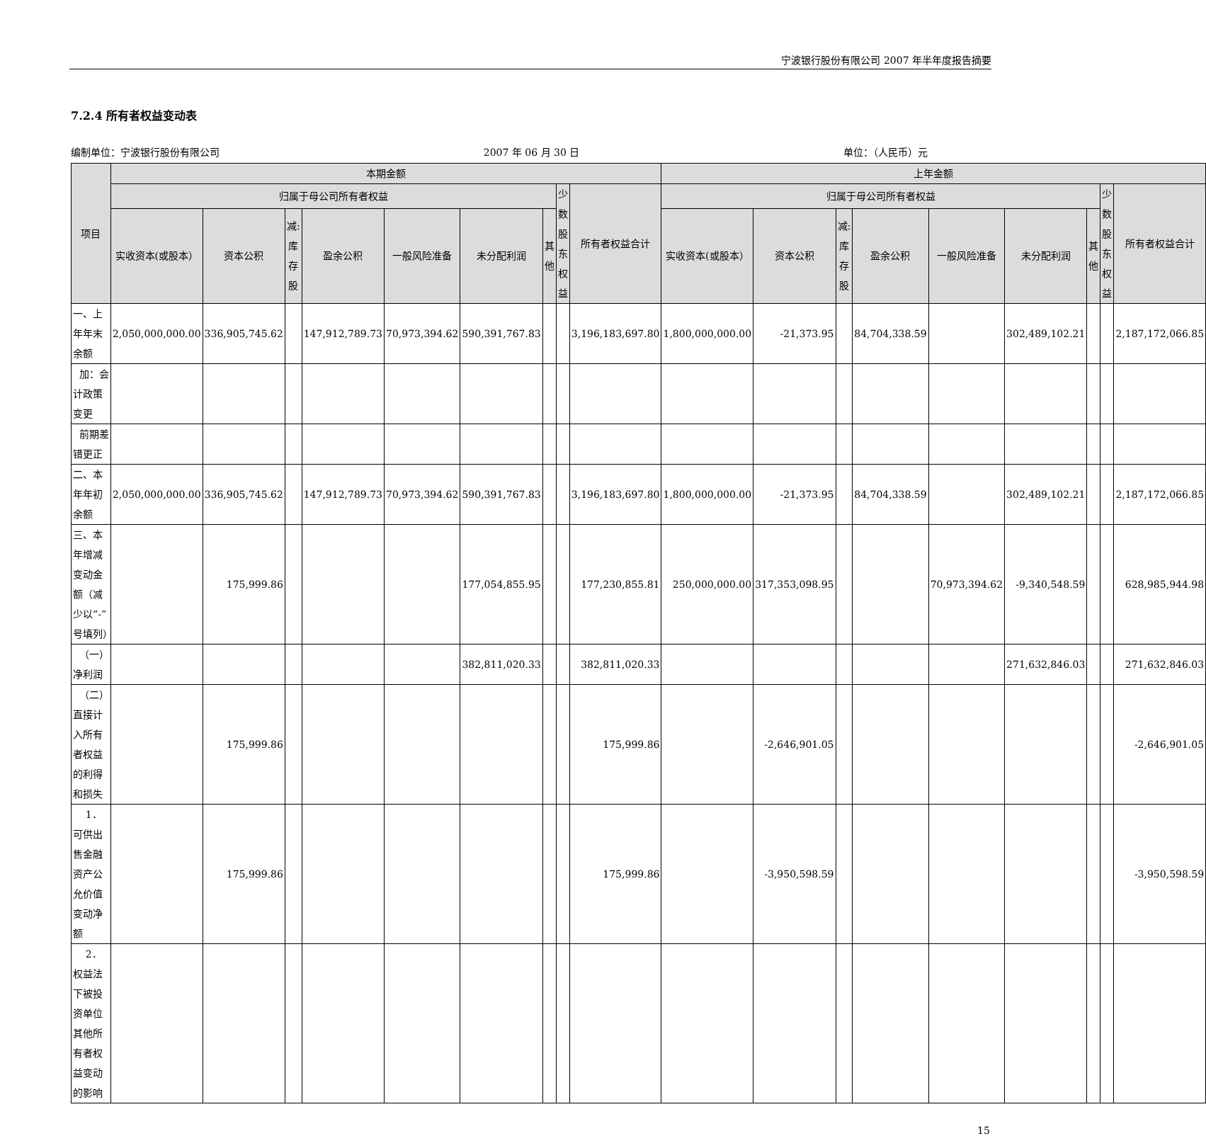宁波银行股份有限公司 2007 年半年度报告摘要
7.2.4 所有者权益变动表
编制单位：宁波银行股份有限公司 2007 年 06 月 30 日 单位：（人民币）元
| 项目 | 本期金额 | | | | | | | | | 上年金额 | | | | | | | | |
| --- | --- | --- | --- | --- | --- | --- | --- | --- | --- | --- | --- | --- | --- | --- | --- | --- | --- | --- |
| | 归属于母公司所有者权益 | | | | | | | 少数股东权益 | 所有者权益合计 | 归属于母公司所有者权益 | | | | | | | 少数股东权益 | 所有者权益合计 |
| | 实收资本(或股本） | 资本公积 | 减:库存股 | 盈余公积 | 一般风险准备 | 未分配利润 | 其他 | | | 实收资本(或股本） | 资本公积 | 减:库存股 | 盈余公积 | 一般风险准备 | 未分配利润 | 其他 | | |
| 一、上年年末余额 | 2,050,000,000.00 | 336,905,745.62 | | 147,912,789.73 | 70,973,394.62 | 590,391,767.83 | | | 3,196,183,697.80 | 1,800,000,000.00 | -21,373.95 | | 84,704,338.59 | | 302,489,102.21 | | | 2,187,172,066.85 |
| 加：会计政策变更 | | | | | | | | | | | | | | | | | | |
| 前期差错更正 | | | | | | | | | | | | | | | | | | |
| 二、本年年初余额 | 2,050,000,000.00 | 336,905,745.62 | | 147,912,789.73 | 70,973,394.62 | 590,391,767.83 | | | 3,196,183,697.80 | 1,800,000,000.00 | -21,373.95 | | 84,704,338.59 | | 302,489,102.21 | | | 2,187,172,066.85 |
| 三、本年增减变动金额（减少以“-”号填列） | | 175,999.86 | | | | 177,054,855.95 | | | 177,230,855.81 | 250,000,000.00 | 317,353,098.95 | | | 70,973,394.62 | -9,340,548.59 | | | 628,985,944.98 |
| （一）净利润 | | | | | | 382,811,020.33 | | | 382,811,020.33 | | | | | | 271,632,846.03 | | | 271,632,846.03 |
| （二）直接计入所有者权益的利得和损失 | | 175,999.86 | | | | | | | 175,999.86 | | -2,646,901.05 | | | | | | | -2,646,901.05 |
| 1．可供出售金融资产公允价值变动净额 | | 175,999.86 | | | | | | | 175,999.86 | | -3,950,598.59 | | | | | | | -3,950,598.59 |
| 2．权益法下被投资单位其他所有者权益变动的影响 | | | | | | | | | | | | | | | | | | |
15